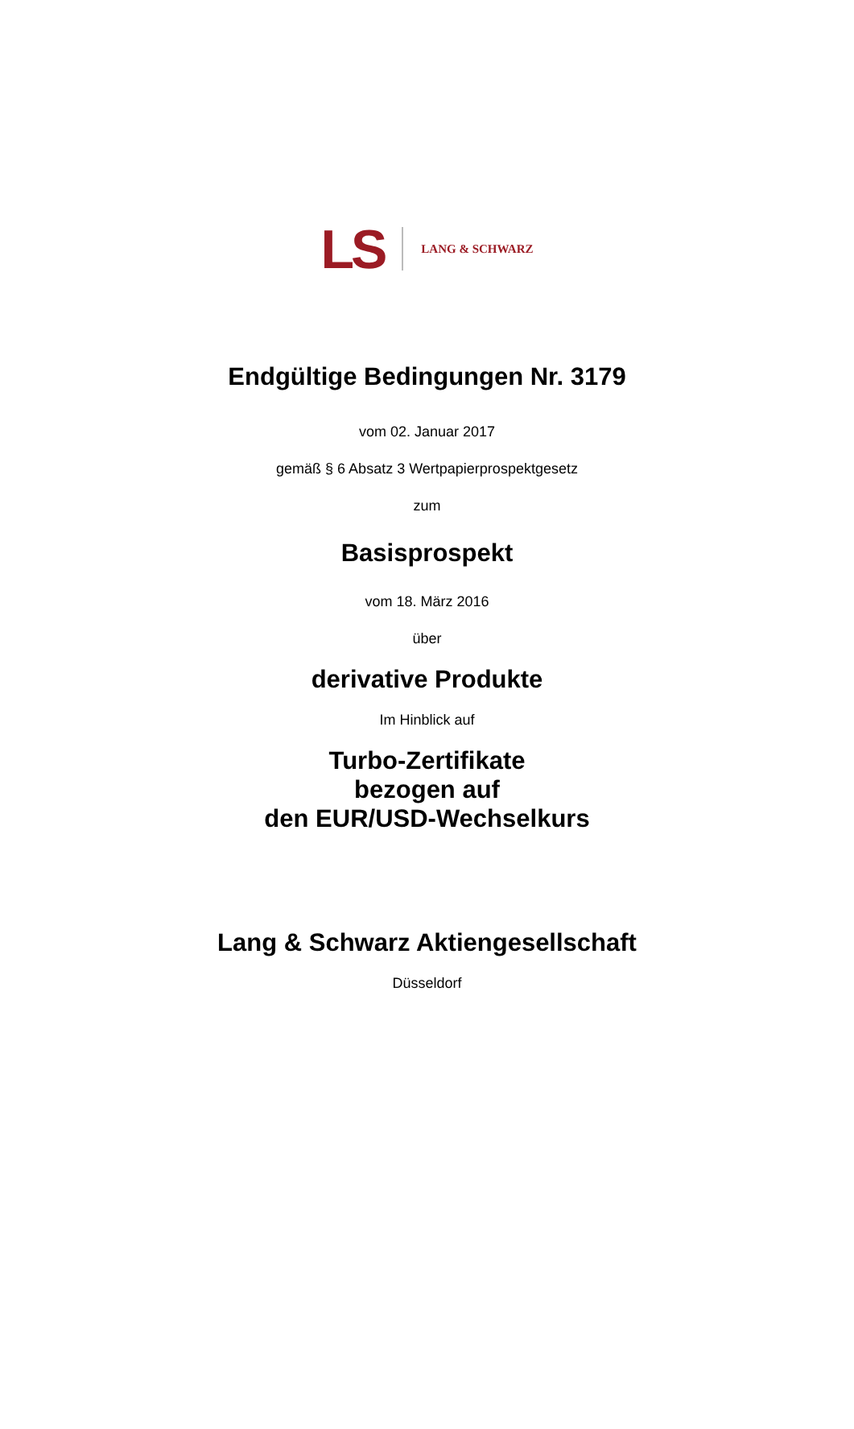LS LANG & SCHWARZ
Endgültige Bedingungen Nr. 3179
vom 02. Januar 2017
gemäß § 6 Absatz 3 Wertpapierprospektgesetz
zum
Basisprospekt
vom 18. März 2016
über
derivative Produkte
Im Hinblick auf
Turbo-Zertifikate
bezogen auf
den EUR/USD-Wechselkurs
Lang & Schwarz Aktiengesellschaft
Düsseldorf